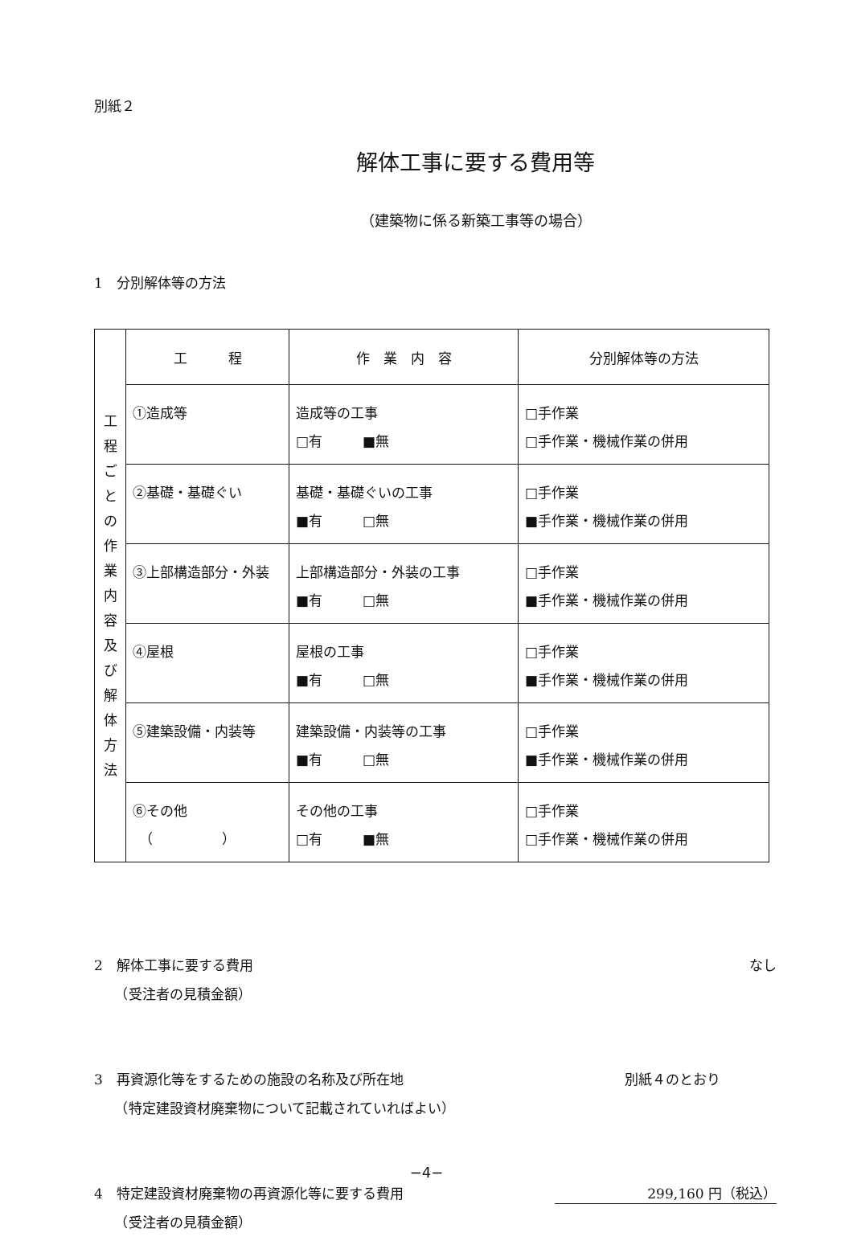別紙２
解体工事に要する費用等
（建築物に係る新築工事等の場合）
1　分別解体等の方法
| 工 程 ご と の 作 業 内 容 及 び 解 体 方 法 | 工 程 | 作 業 内 容 | 分別解体等の方法 |
| | ①造成等 | 造成等の工事 □有 ■無 | □手作業 □手作業・機械作業の併用 |
| | ②基礎・基礎ぐい | 基礎・基礎ぐいの工事 ■有 □無 | □手作業 ■手作業・機械作業の併用 |
| | ③上部構造部分・外装 | 上部構造部分・外装の工事 ■有 □無 | □手作業 ■手作業・機械作業の併用 |
| | ④屋根 | 屋根の工事 ■有 □無 | □手作業 ■手作業・機械作業の併用 |
| | ⑤建築設備・内装等 | 建築設備・内装等の工事 ■有 □無 | □手作業 ■手作業・機械作業の併用 |
| | ⑥その他 （ ） | その他の工事 □有 ■無 | □手作業 □手作業・機械作業の併用 |
2　解体工事に要する費用
　　（受注者の見積金額）
なし
3　再資源化等をするための施設の名称及び所在地
　　（特定建設資材廃棄物について記載されていればよい）
別紙４のとおり
4　特定建設資材廃棄物の再資源化等に要する費用
　　（受注者の見積金額）
299,160 円（税込）
−4−